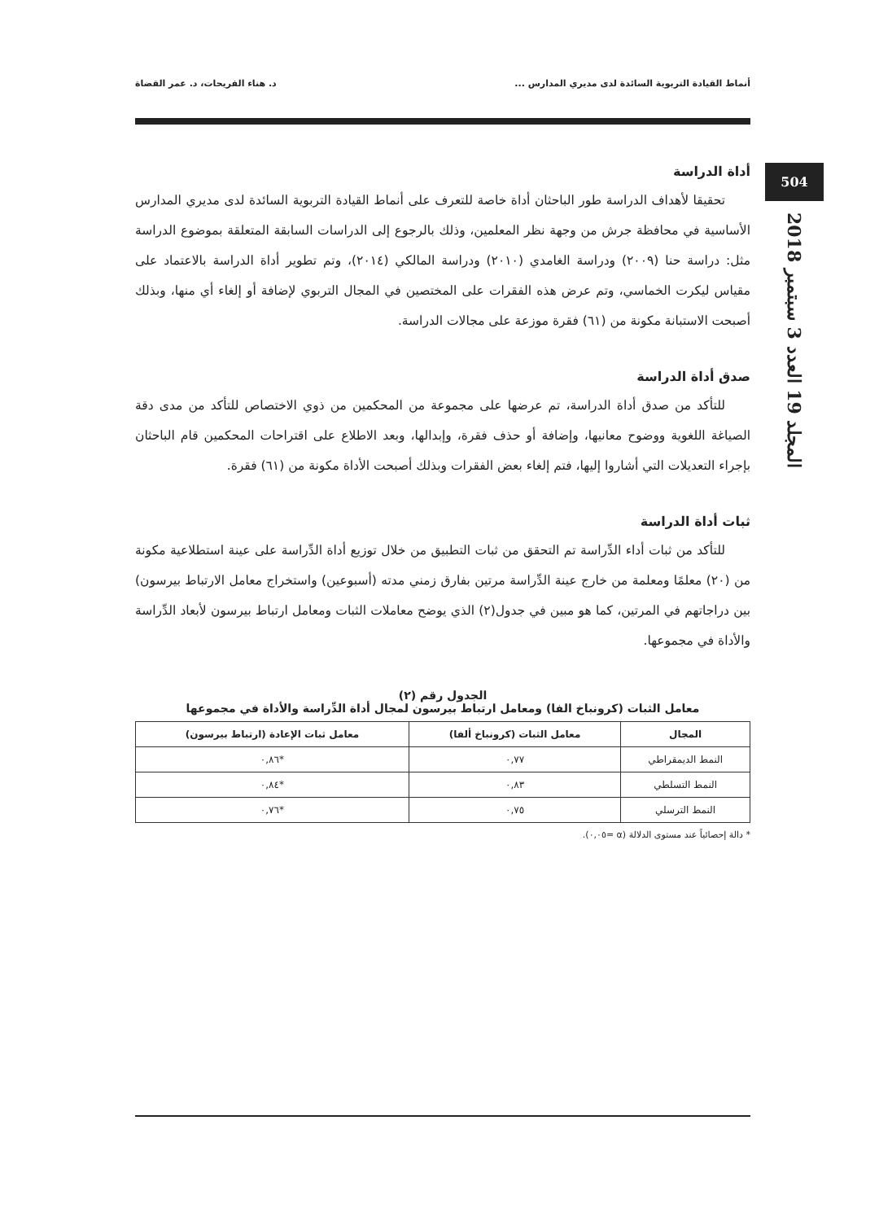504
المجلد 19 العدد 3 سبتمبر 2018
أنماط القيادة التربوية السائدة لدى مديري المدارس ... د. هناء الفريحات، د. عمر القضاة
أداة الدراسة
تحقيقا لأهداف الدراسة طور الباحثان أداة خاصة للتعرف على أنماط القيادة التربوية السائدة لدى مديري المدارس الأساسية في محافظة جرش من وجهة نظر المعلمين، وذلك بالرجوع إلى الدراسات السابقة المتعلقة بموضوع الدراسة مثل: دراسة حنا (٢٠٠٩) ودراسة الغامدي (٢٠١٠) ودراسة المالكي (٢٠١٤)، وتم تطوير أداة الدراسة بالاعتماد على مقياس ليكرت الخماسي، وتم عرض هذه الفقرات على المختصين في المجال التربوي لإضافة أو إلغاء أي منها، وبذلك أصبحت الاستبانة مكونة من (٦١) فقرة موزعة على مجالات الدراسة.
صدق أداة الدراسة
للتأكد من صدق أداة الدراسة، تم عرضها على مجموعة من المحكمين من ذوي الاختصاص للتأكد من مدى دقة الصياغة اللغوية ووضوح معانيها، وإضافة أو حذف فقرة، وإبدالها، وبعد الاطلاع على اقتراحات المحكمين قام الباحثان بإجراء التعديلات التي أشاروا إليها، فتم إلغاء بعض الفقرات وبذلك أصبحت الأداة مكونة من (٦١) فقرة.
ثبات أداة الدراسة
للتأكد من ثبات أداء الدِّراسة تم التحقق من ثبات التطبيق من خلال توزيع أداة الدِّراسة على عينة استطلاعية مكونة من (٢٠) معلمًا ومعلمة من خارج عينة الدِّراسة مرتين بفارق زمني مدته (أسبوعين) واستخراج معامل الارتباط بيرسون) بين دراجاتهم في المرتين، كما هو مبين في جدول(٢) الذي يوضح معاملات الثبات ومعامل ارتباط بيرسون لأبعاد الدِّراسة والأداة في مجموعها.
الجدول رقم (٢)
معامل الثبات (كرونباخ الفا) ومعامل ارتباط بيرسون لمجال أداة الدِّراسة والأداة في مجموعها
| المجال | معامل الثبات (كرونباخ ألفا) | معامل ثبات الإعادة (ارتباط بيرسون) |
| --- | --- | --- |
| النمط الديمقراطي | ٠,٧٧ | *٠,٨٦ |
| النمط التسلطي | ٠,٨٣ | *٠,٨٤ |
| النمط الترسلي | ٠,٧٥ | *٠,٧٦ |
* دالة إحصائياً عند مستوى الدلالة (α =٠,٠٥).